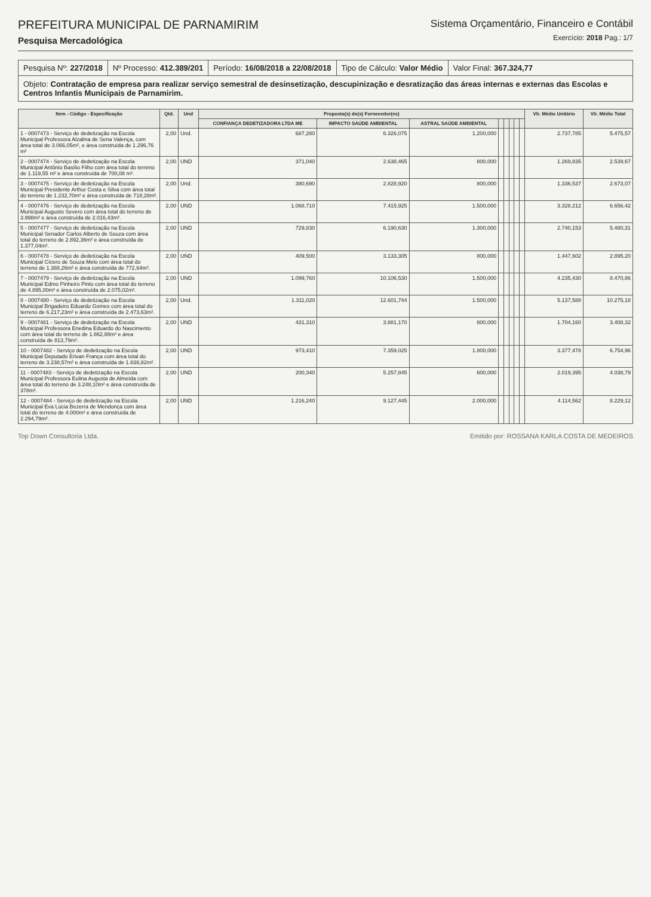PREFEITURA MUNICIPAL DE PARNAMIRIM
Pesquisa Mercadológica
Sistema Orçamentário, Financeiro e Contábil
Exercício: 2018 Pag.: 1/7
Pesquisa Nº: 227/2018 Nº Processo: 412.389/201 Período: 16/08/2018 a 22/08/2018
Tipo de Cálculo: Valor Médio Valor Final: 367.324,77
Objeto: Contratação de empresa para realizar serviço semestral de desinsetização, descupinização e desratização das áreas internas e externas das Escolas e Centros Infantis Municipais de Parnamirim.
| Item - Código - Especificação | Qtd. | Und | Proposta(s) do(s) Fornecedor(es) | | | | | | | | Vlr. Médio Unitário | Vlr. Médio Total |
| --- | --- | --- | --- | --- | --- | --- | --- | --- | --- | --- | --- | --- |
| | | | CONFIANÇA DEDETIZADORA LTDA ME | IMPACTO SAÚDE AMBIENTAL | ASTRAL SAÚDE AMBIENTAL | | | | | | | |
| 1 - 0007473 - Serviço de dedetização na Escola Municipal Professora Alzalina de Sena Valença, com área total de 3.066,05m², e área construída de 1.296,76 m² | 2,00 | Und. | 687,280 | 6.326,075 | 1.200,000 | | | | | | 2.737,785 | 5.475,57 |
| 2 - 0007474 - Serviço de dedetização na Escola Municipal Antônio Basílio Filho com área total do terreno de 1.119,55 m² e área construída de 700,08 m². | 2,00 | UND | 371,040 | 2.638,465 | 800,000 | | | | | | 1.269,835 | 2.539,67 |
| 3 - 0007475 - Serviço de dedetização na Escola Municipal Presidente Arthur Costa e Silva com área total do terreno de 1.232,70m² e área construída de 718,28m². | 2,00 | Und. | 380,690 | 2.828,920 | 800,000 | | | | | | 1.336,537 | 2.673,07 |
| 4 - 0007476 - Serviço de dedetização na Escola Municipal Augusto Severo com área total do terreno de 3.998m² e área construída de 2.016,43m². | 2,00 | UND | 1.068,710 | 7.415,925 | 1.500,000 | | | | | | 3.328,212 | 6.656,42 |
| 5 - 0007477 - Serviço de dedetização na Escola Municipal Senador Carlos Alberto de Souza com área total do terreno de 2.892,36m² e área construída de 1.377,04m². | 2,00 | UND | 729,830 | 6.190,630 | 1.300,000 | | | | | | 2.740,153 | 5.480,31 |
| 6 - 0007478 - Serviço de dedetização na Escola Municipal Cícero de Souza Melo com área total do terreno de 1.388,26m² e área construída de 772,64m². | 2,00 | UND | 409,500 | 3.133,305 | 800,000 | | | | | | 1.447,602 | 2.895,20 |
| 7 - 0007479 - Serviço de dedetização na Escola Municipal Edmo Pinheiro Pinto com área total do terreno de 4.895,00m² e área construída de 2.075,02m². | 2,00 | UND | 1.099,760 | 10.106,530 | 1.500,000 | | | | | | 4.235,430 | 8.470,86 |
| 8 - 0007480 - Serviço de dedetização na Escola Municipal Brigadeiro Eduardo Gomes com área total do terreno de 6.217,23m² e área construída de 2.473,63m². | 2,00 | Und. | 1.311,020 | 12.601,744 | 1.500,000 | | | | | | 5.137,588 | 10.275,18 |
| 9 - 0007481 - Serviço de dedetização na Escola Municipal Professora Enedina Eduardo do Nascimento com área total do terreno de 1.862,88m² e área construída de 813,79m². | 2,00 | UND | 431,310 | 3.881,170 | 800,000 | | | | | | 1.704,160 | 3.408,32 |
| 10 - 0007482 - Serviço de dedetização na Escola Municipal Deputado Erivan França com área total do terreno de 3.238,57m² e área construída de 1.836,82m². | 2,00 | UND | 973,410 | 7.359,025 | 1.800,000 | | | | | | 3.377,478 | 6.754,96 |
| 11 - 0007483 - Serviço de dedetização na Escola Municipal Professora Eulina Augusta de Almeida com área total do terreno de 3.248,10m² e área construída de 378m². | 2,00 | UND | 200,340 | 5.257,845 | 600,000 | | | | | | 2.019,395 | 4.038,79 |
| 12 - 0007484 - Serviço de dedetização na Escola Municipal Eva Lúcia Bezerra de Mendonça com área total do terreno de 4.000m² e área construída de 2.294,79m². | 2,00 | UND | 1.216,240 | 9.127,445 | 2.000,000 | | | | | | 4.114,562 | 8.229,12 |
Top Down Consultoria Ltda. Emitido por: ROSSANA KARLA COSTA DE MEDEIROS